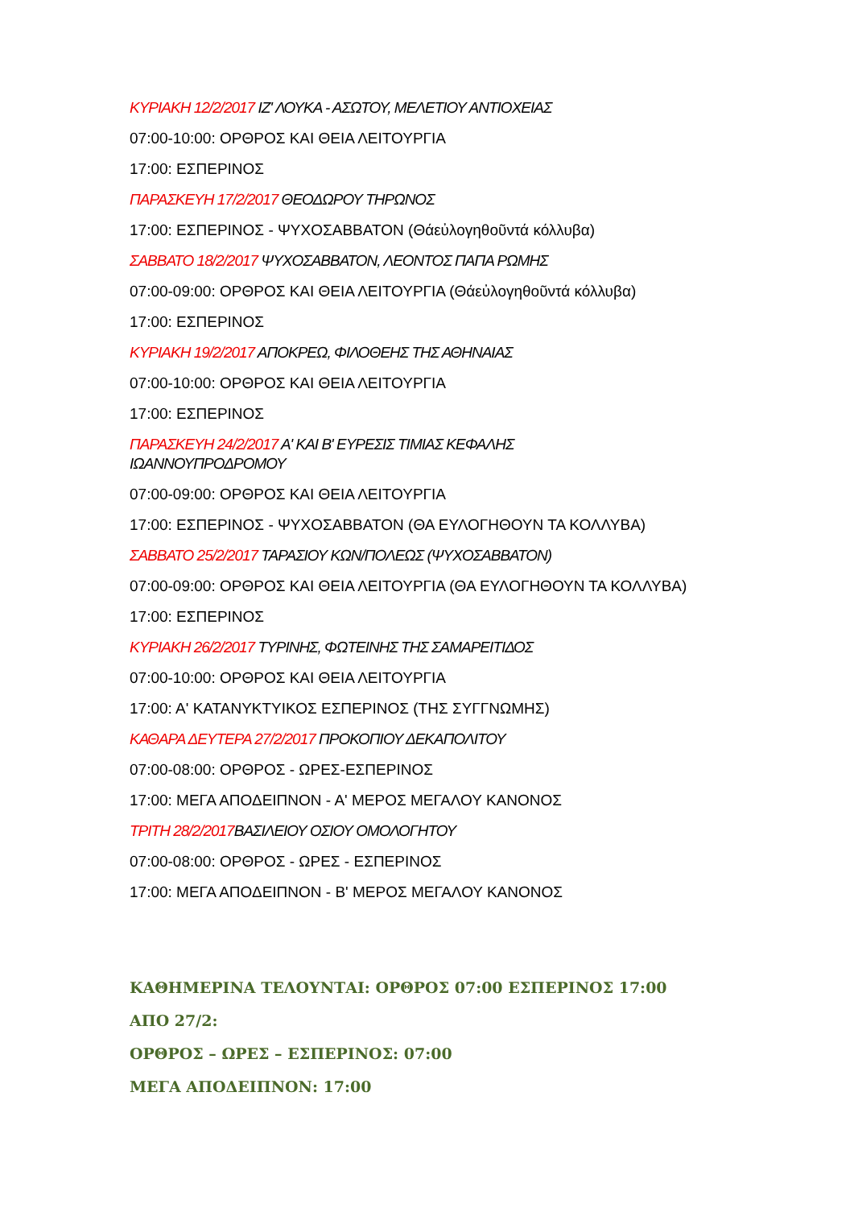ΚΥΡΙΑΚΗ 12/2/2017 ΙΖ' ΛΟΥΚΑ - ΑΣΩΤΟΥ, ΜΕΛΕΤΙΟΥ ΑΝΤΙΟΧΕΙΑΣ
07:00-10:00: ΟΡΘΡΟΣ ΚΑΙ ΘΕΙΑ ΛΕΙΤΟΥΡΓΙΑ
17:00: ΕΣΠΕΡΙΝΟΣ
ΠΑΡΑΣΚΕΥΗ 17/2/2017 ΘΕΟΔΩΡΟΥ ΤΗΡΩΝΟΣ
17:00: ΕΣΠΕΡΙΝΟΣ - ΨΥΧΟΣΑΒΒΑΤΟΝ (Θάεὐλογηθοῦντά κόλλυβα)
ΣΑΒΒΑΤΟ 18/2/2017 ΨΥΧΟΣΑΒΒΑΤΟΝ, ΛΕΟΝΤΟΣ ΠΑΠΑ ΡΩΜΗΣ
07:00-09:00: ΟΡΘΡΟΣ ΚΑΙ ΘΕΙΑ ΛΕΙΤΟΥΡΓΙΑ (Θάεὐλογηθοῦντά κόλλυβα)
17:00: ΕΣΠΕΡΙΝΟΣ
ΚΥΡΙΑΚΗ 19/2/2017 ΑΠΟΚΡΕΩ, ΦΙΛΟΘΕΗΣ ΤΗΣ ΑΘΗΝΑΙΑΣ
07:00-10:00: ΟΡΘΡΟΣ ΚΑΙ ΘΕΙΑ ΛΕΙΤΟΥΡΓΙΑ
17:00: ΕΣΠΕΡΙΝΟΣ
ΠΑΡΑΣΚΕΥΗ 24/2/2017 Α' ΚΑΙ Β' ΕΥΡΕΣΙΣ ΤΙΜΙΑΣ ΚΕΦΑΛΗΣ
ΙΩΑΝΝΟΥΠΡΟΔΡΟΜΟΥ
07:00-09:00: ΟΡΘΡΟΣ ΚΑΙ ΘΕΙΑ ΛΕΙΤΟΥΡΓΙΑ
17:00: ΕΣΠΕΡΙΝΟΣ - ΨΥΧΟΣΑΒΒΑΤΟΝ (ΘΑ ΕΥΛΟΓΗΘΟΥΝ ΤΑ ΚΟΛΛΥΒΑ)
ΣΑΒΒΑΤΟ 25/2/2017 ΤΑΡΑΣΙΟΥ ΚΩΝ/ΠΟΛΕΩΣ (ΨΥΧΟΣΑΒΒΑΤΟΝ)
07:00-09:00: ΟΡΘΡΟΣ ΚΑΙ ΘΕΙΑ ΛΕΙΤΟΥΡΓΙΑ (ΘΑ ΕΥΛΟΓΗΘΟΥΝ ΤΑ ΚΟΛΛΥΒΑ)
17:00: ΕΣΠΕΡΙΝΟΣ
ΚΥΡΙΑΚΗ 26/2/2017 ΤΥΡΙΝΗΣ, ΦΩΤΕΙΝΗΣ ΤΗΣ ΣΑΜΑΡΕΙΤΙΔΟΣ
07:00-10:00: ΟΡΘΡΟΣ ΚΑΙ ΘΕΙΑ ΛΕΙΤΟΥΡΓΙΑ
17:00: Α' ΚΑΤΑΝΥΚΤΥΙΚΟΣ ΕΣΠΕΡΙΝΟΣ (ΤΗΣ ΣΥΓΓΝΩΜΗΣ)
ΚΑΘΑΡΑ ΔΕΥΤΕΡΑ 27/2/2017 ΠΡΟΚΟΠΙΟΥ ΔΕΚΑΠΟΛΙΤΟΥ
07:00-08:00: ΟΡΘΡΟΣ - ΩΡΕΣ-ΕΣΠΕΡΙΝΟΣ
17:00: ΜΕΓΑ ΑΠΟΔΕΙΠΝΟΝ - Α' ΜΕΡΟΣ ΜΕΓΑΛΟΥ ΚΑΝΟΝΟΣ
ΤΡΙΤΗ 28/2/2017 ΒΑΣΙΛΕΙΟΥ ΟΣΙΟΥ ΟΜΟΛΟΓΗΤΟΥ
07:00-08:00: ΟΡΘΡΟΣ - ΩΡΕΣ - ΕΣΠΕΡΙΝΟΣ
17:00: ΜΕΓΑ ΑΠΟΔΕΙΠΝΟΝ - Β' ΜΕΡΟΣ ΜΕΓΑΛΟΥ ΚΑΝΟΝΟΣ
ΚΑΘΗΜΕΡΙΝΑ ΤΕΛΟΥΝΤΑΙ: ΟΡΘΡΟΣ 07:00 ΕΣΠΕΡΙΝΟΣ 17:00
ΑΠΟ 27/2:
ΟΡΘΡΟΣ – ΩΡΕΣ – ΕΣΠΕΡΙΝΟΣ: 07:00
ΜΕΓΑ ΑΠΟΔΕΙΠΝΟΝ: 17:00